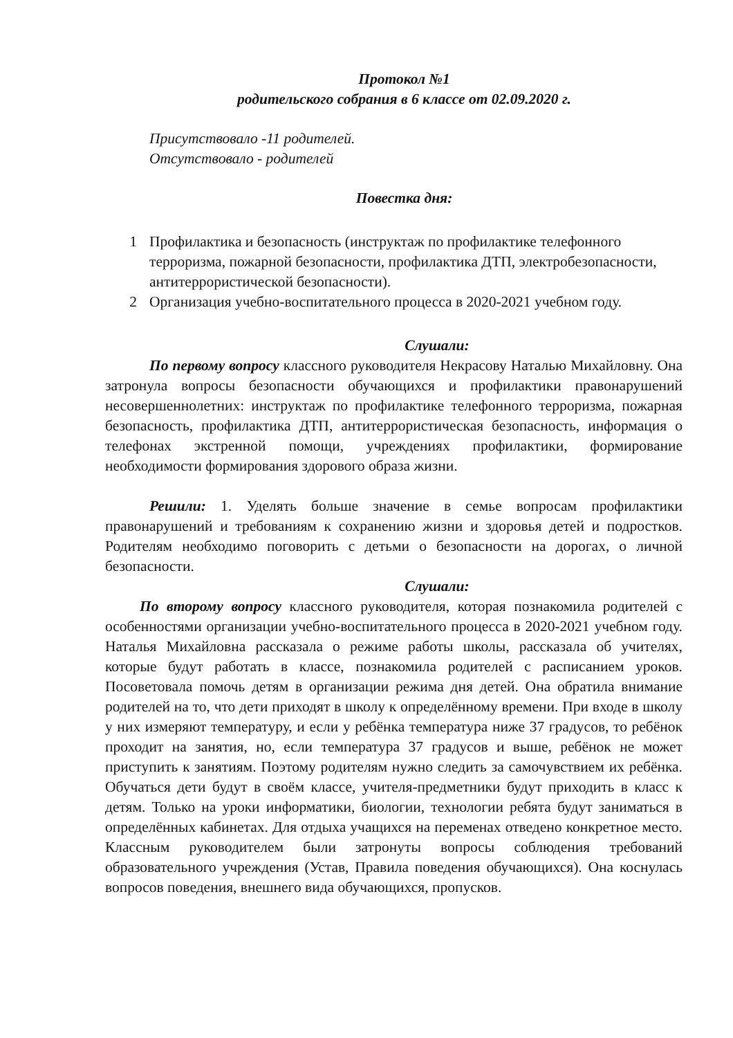Протокол №1
родительского собрания в 6 классе от 02.09.2020 г.
Присутствовало -11 родителей.
Отсутствовало - родителей
Повестка дня:
1 Профилактика и безопасность (инструктаж по профилактике телефонного терроризма, пожарной безопасности, профилактика ДТП, электробезопасности, антитеррористической безопасности).
2 Организация учебно-воспитательного процесса в 2020-2021 учебном году.
Слушали:
По первому вопросу классного руководителя Некрасову Наталью Михайловну. Она затронула вопросы безопасности обучающихся и профилактики правонарушений несовершеннолетних: инструктаж по профилактике телефонного терроризма, пожарная безопасность, профилактика ДТП, антитеррористическая безопасность, информация о телефонах экстренной помощи, учреждениях профилактики, формирование необходимости формирования здорового образа жизни.
Решили: 1. Уделять больше значение в семье вопросам профилактики правонарушений и требованиям к сохранению жизни и здоровья детей и подростков. Родителям необходимо поговорить с детьми о безопасности на дорогах, о личной безопасности.
Слушали:
По второму вопросу классного руководителя, которая познакомила родителей с особенностями организации учебно-воспитательного процесса в 2020-2021 учебном году. Наталья Михайловна рассказала о режиме работы школы, рассказала об учителях, которые будут работать в классе, познакомила родителей с расписанием уроков. Посоветовала помочь детям в организации режима дня детей. Она обратила внимание родителей на то, что дети приходят в школу к определённому времени. При входе в школу у них измеряют температуру, и если у ребёнка температура ниже 37 градусов, то ребёнок проходит на занятия, но, если температура 37 градусов и выше, ребёнок не может приступить к занятиям. Поэтому родителям нужно следить за самочувствием их ребёнка. Обучаться дети будут в своём классе, учителя-предметники будут приходить в класс к детям. Только на уроки информатики, биологии, технологии ребята будут заниматься в определённых кабинетах. Для отдыха учащихся на переменах отведено конкретное место. Классным руководителем были затронуты вопросы соблюдения требований образовательного учреждения (Устав, Правила поведения обучающихся). Она коснулась вопросов поведения, внешнего вида обучающихся, пропусков.